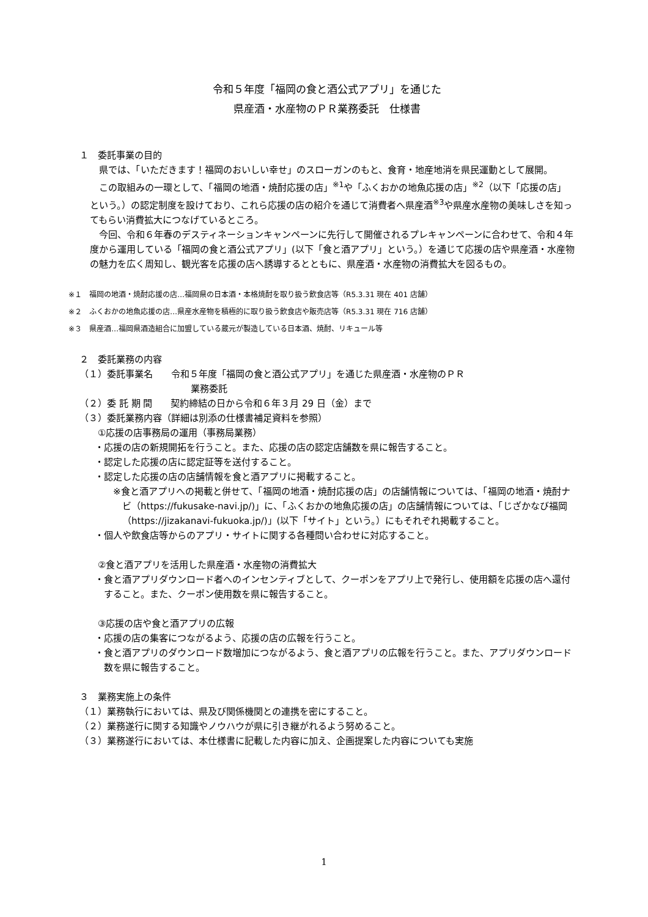令和５年度「福岡の食と酒公式アプリ」を通じた
県産酒・水産物のＰＲ業務委託　仕様書
１　委託事業の目的
県では、「いただきます！福岡のおいしい幸せ」のスローガンのもと、食育・地産地消を県民運動として展開。
この取組みの一環として、「福岡の地酒・焼酎応援の店」<sup>※1</sup>や「ふくおかの地魚応援の店」<sup>※2</sup>（以下「応援の店」という。）の認定制度を設けており、これら応援の店の紹介を通じて消費者へ県産酒<sup>※3</sup>や県産水産物の美味しさを知ってもらい消費拡大につなげているところ。
今回、令和６年春のデスティネーションキャンペーンに先行して開催されるプレキャンペーンに合わせて、令和４年度から運用している「福岡の食と酒公式アプリ」(以下「食と酒アプリ」という。）を通じて応援の店や県産酒・水産物の魅力を広く周知し、観光客を応援の店へ誘導するとともに、県産酒・水産物の消費拡大を図るもの。
※１　福岡の地酒・焼酎応援の店…福岡県の日本酒・本格焼酎を取り扱う飲食店等（R5.3.31 現在 401 店舗）
※２　ふくおかの地魚応援の店…県産水産物を積極的に取り扱う飲食店や販売店等（R5.3.31 現在 716 店舗）
※３　県産酒…福岡県酒造組合に加盟している蔵元が製造している日本酒、焼酎、リキュール等
２　委託業務の内容
（１）委託事業名　　令和５年度「福岡の食と酒公式アプリ」を通じた県産酒・水産物のＰＲ
業務委託
（２）委 託 期 間　　契約締結の日から令和６年３月 29 日（金）まで
（３）委託業務内容（詳細は別添の仕様書補足資料を参照）
①応援の店事務局の運用（事務局業務）
・応援の店の新規開拓を行うこと。また、応援の店の認定店舗数を県に報告すること。
・認定した応援の店に認定証等を送付すること。
・認定した応援の店の店舗情報を食と酒アプリに掲載すること。
※食と酒アプリへの掲載と併せて、「福岡の地酒・焼酎応援の店」の店舗情報については、「福岡の地酒・焼酎ナビ（https://fukusake-navi.jp/)」に、「ふくおかの地魚応援の店」の店舗情報については、「じざかなび福岡（https://jizakanavi-fukuoka.jp/)」(以下「サイト」という。）にもそれぞれ掲載すること。
・個人や飲食店等からのアプリ・サイトに関する各種問い合わせに対応すること。
②食と酒アプリを活用した県産酒・水産物の消費拡大
・食と酒アプリダウンロード者へのインセンティブとして、クーポンをアプリ上で発行し、使用額を応援の店へ還付すること。また、クーポン使用数を県に報告すること。
③応援の店や食と酒アプリの広報
・応援の店の集客につながるよう、応援の店の広報を行うこと。
・食と酒アプリのダウンロード数増加につながるよう、食と酒アプリの広報を行うこと。また、アプリダウンロード数を県に報告すること。
３　業務実施上の条件
（１）業務執行においては、県及び関係機関との連携を密にすること。
（２）業務遂行に関する知識やノウハウが県に引き継がれるよう努めること。
（３）業務遂行においては、本仕様書に記載した内容に加え、企画提案した内容についても実施
1